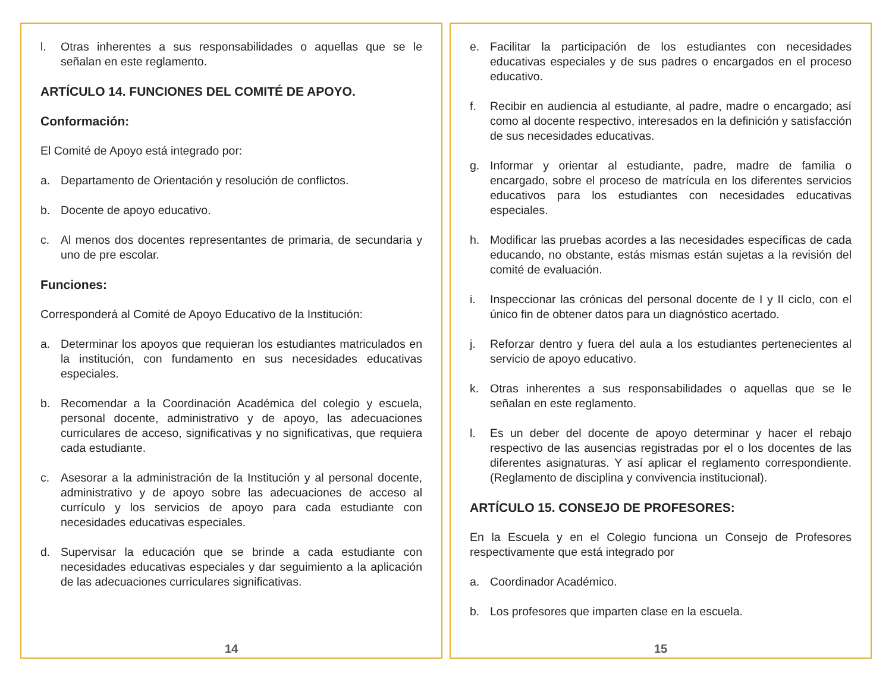l. Otras inherentes a sus responsabilidades o aquellas que se le señalan en este reglamento.
ARTÍCULO 14. FUNCIONES DEL COMITÉ DE APOYO.
Conformación:
El Comité de Apoyo está integrado por:
a. Departamento de Orientación y resolución de conflictos.
b. Docente de apoyo educativo.
c. Al menos dos docentes representantes de primaria, de secundaria y uno de pre escolar.
Funciones:
Corresponderá al Comité de Apoyo Educativo de la Institución:
a. Determinar los apoyos que requieran los estudiantes matriculados en la institución, con fundamento en sus necesidades educativas especiales.
b. Recomendar a la Coordinación Académica del colegio y escuela, personal docente, administrativo y de apoyo, las adecuaciones curriculares de acceso, significativas y no significativas, que requiera cada estudiante.
c. Asesorar a la administración de la Institución y al personal docente, administrativo y de apoyo sobre las adecuaciones de acceso al currículo y los servicios de apoyo para cada estudiante con necesidades educativas especiales.
d. Supervisar la educación que se brinde a cada estudiante con necesidades educativas especiales y dar seguimiento a la aplicación de las adecuaciones curriculares significativas.
14
e. Facilitar la participación de los estudiantes con necesidades educativas especiales y de sus padres o encargados en el proceso educativo.
f. Recibir en audiencia al estudiante, al padre, madre o encargado; así como al docente respectivo, interesados en la definición y satisfacción de sus necesidades educativas.
g. Informar y orientar al estudiante, padre, madre de familia o encargado, sobre el proceso de matrícula en los diferentes servicios educativos para los estudiantes con necesidades educativas especiales.
h. Modificar las pruebas acordes a las necesidades específicas de cada educando, no obstante, estás mismas están sujetas a la revisión del comité de evaluación.
i. Inspeccionar las crónicas del personal docente de I y II ciclo, con el único fin de obtener datos para un diagnóstico acertado.
j. Reforzar dentro y fuera del aula a los estudiantes pertenecientes al servicio de apoyo educativo.
k. Otras inherentes a sus responsabilidades o aquellas que se le señalan en este reglamento.
l. Es un deber del docente de apoyo determinar y hacer el rebajo respectivo de las ausencias registradas por el o los docentes de las diferentes asignaturas. Y así aplicar el reglamento correspondiente. (Reglamento de disciplina y convivencia institucional).
ARTÍCULO 15. CONSEJO DE PROFESORES:
En la Escuela y en el Colegio funciona un Consejo de Profesores respectivamente que está integrado por
a. Coordinador Académico.
b. Los profesores que imparten clase en la escuela.
15